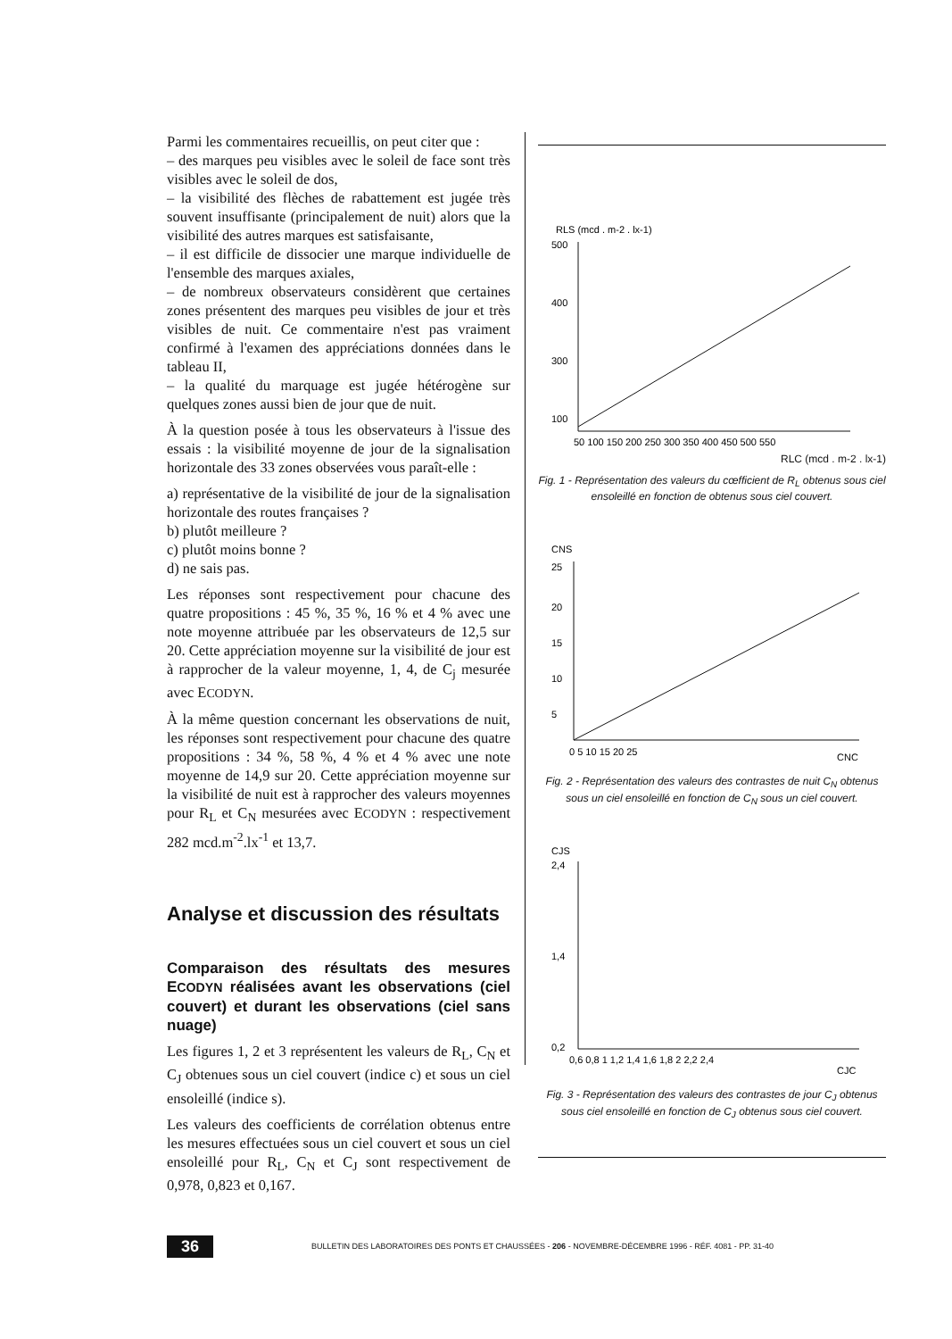Parmi les commentaires recueillis, on peut citer que :
– des marques peu visibles avec le soleil de face sont très visibles avec le soleil de dos,
– la visibilité des flèches de rabattement est jugée très souvent insuffisante (principalement de nuit) alors que la visibilité des autres marques est satisfaisante,
– il est difficile de dissocier une marque individuelle de l'ensemble des marques axiales,
– de nombreux observateurs considèrent que certaines zones présentent des marques peu visibles de jour et très visibles de nuit. Ce commentaire n'est pas vraiment confirmé à l'examen des appréciations données dans le tableau II,
– la qualité du marquage est jugée hétérogène sur quelques zones aussi bien de jour que de nuit.
À la question posée à tous les observateurs à l'issue des essais : la visibilité moyenne de jour de la signalisation horizontale des 33 zones observées vous paraît-elle :
a) représentative de la visibilité de jour de la signalisation horizontale des routes françaises ?
b) plutôt meilleure ?
c) plutôt moins bonne ?
d) ne sais pas.
Les réponses sont respectivement pour chacune des quatre propositions : 45 %, 35 %, 16 % et 4 % avec une note moyenne attribuée par les observateurs de 12,5 sur 20. Cette appréciation moyenne sur la visibilité de jour est à rapprocher de la valeur moyenne, 1, 4, de C<sub>j</sub> mesurée avec ECODYN.
À la même question concernant les observations de nuit, les réponses sont respectivement pour chacune des quatre propositions : 34 %, 58 %, 4 % et 4 % avec une note moyenne de 14,9 sur 20. Cette appréciation moyenne sur la visibilité de nuit est à rapprocher des valeurs moyennes pour R<sub>L</sub> et C<sub>N</sub> mesurées avec ECODYN : respectivement 282 mcd.m<sup>-2</sup>.lx<sup>-1</sup> et 13,7.
Analyse et discussion des résultats
Comparaison des résultats des mesures ECODYN réalisées avant les observations (ciel couvert) et durant les observations (ciel sans nuage)
Les figures 1, 2 et 3 représentent les valeurs de R<sub>L</sub>, C<sub>N</sub> et C<sub>J</sub> obtenues sous un ciel couvert (indice c) et sous un ciel ensoleillé (indice s).
Les valeurs des coefficients de corrélation obtenus entre les mesures effectuées sous un ciel couvert et sous un ciel ensoleillé pour R<sub>L</sub>, C<sub>N</sub> et C<sub>J</sub> sont respectivement de 0,978, 0,823 et 0,167.
RLS (mcd . m-2 . lx-1)
500
400
300
100
50 100 150 200 250 300 350 400 450 500 550
RLC (mcd . m-2 . lx-1)
Fig. 1 - Représentation des valeurs du cœfficient de R<sub>L</sub> obtenus sous ciel ensoleillé en fonction de obtenus sous ciel couvert.
CNS
25
20
15
10
5
0 5 10 15 20 25
CNC
Fig. 2 - Représentation des valeurs des contrastes de nuit C<sub>N</sub> obtenus sous un ciel ensoleillé en fonction de C<sub>N</sub> sous un ciel couvert.
CJS
2,4
1,4
0,2
0,6 0,8 1 1,2 1,4 1,6 1,8 2 2,2 2,4
CJC
Fig. 3 - Représentation des valeurs des contrastes de jour C<sub>J</sub> obtenus sous ciel ensoleillé en fonction de C<sub>J</sub> obtenus sous ciel couvert.
36 BULLETIN DES LABORATOIRES DES PONTS ET CHAUSSÉES - 206 - NOVEMBRE-DÉCEMBRE 1996 - RÉF. 4081 - PP. 31-40